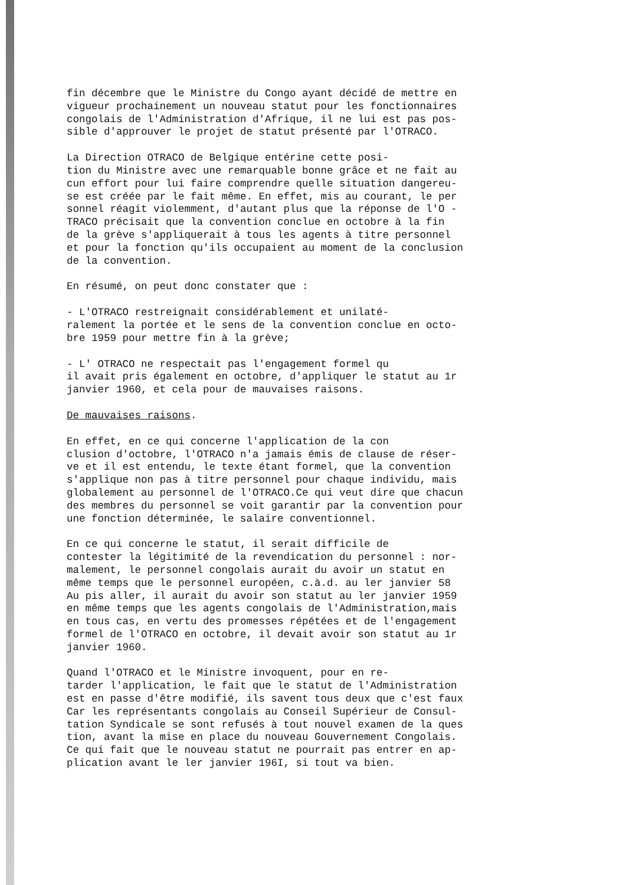fin décembre que le Ministre du Congo ayant décidé de mettre en vigueur prochainement un nouveau statut pour les fonctionnaires congolais de l'Administration d'Afrique, il ne lui est pas pos- sible d'approuver le projet de statut présenté par l'OTRACO.
La Direction OTRACO de Belgique entérine cette posi- tion du Ministre avec une remarquable bonne grâce et ne fait au cun effort pour lui faire comprendre quelle situation dangereu- se est créée par le fait même. En effet, mis au courant, le per sonnel réagit violemment, d'autant plus que la réponse de l'O - TRACO précisait que la convention conclue en octobre à la fin de la grève s'appliquerait à tous les agents à titre personnel et pour la fonction qu'ils occupaient au moment de la conclusion de la convention.
En résumé, on peut donc constater que :
- L'OTRACO restreignait considérablement et unilaté- ralement la portée et le sens de la convention conclue en octo- bre 1959 pour mettre fin à la grève;
- L' OTRACO ne respectait pas l'engagement formel qu il avait pris également en octobre, d'appliquer le statut au 1r janvier 1960, et cela pour de mauvaises raisons.
De mauvaises raisons.
En effet, en ce qui concerne l'application de la con clusion d'octobre, l'OTRACO n'a jamais émis de clause de réser- ve et il est entendu, le texte étant formel, que la convention s'applique non pas à titre personnel pour chaque individu, mais globalement au personnel de l'OTRACO.Ce qui veut dire que chacun des membres du personnel se voit garantir par la convention pour une fonction déterminée, le salaire conventionnel.
En ce qui concerne le statut, il serait difficile de contester la légitimité de la revendication du personnel : nor- malement, le personnel congolais aurait du avoir un statut en même temps que le personnel européen, c.à.d. au ler janvier 58 Au pis aller, il aurait du avoir son statut au ler janvier 1959 en même temps que les agents congolais de l'Administration,mais en tous cas, en vertu des promesses répétées et de l'engagement formel de l'OTRACO en octobre, il devait avoir son statut au 1r janvier 1960.
Quand l'OTRACO et le Ministre invoquent, pour en re- tarder l'application, le fait que le statut de l'Administration est en passe d'être modifié, ils savent tous deux que c'est faux Car les représentants congolais au Conseil Supérieur de Consul- tation Syndicale se sont refusés à tout nouvel examen de la ques tion, avant la mise en place du nouveau Gouvernement Congolais. Ce qui fait que le nouveau statut ne pourrait pas entrer en ap- plication avant le ler janvier 196I, si tout va bien.